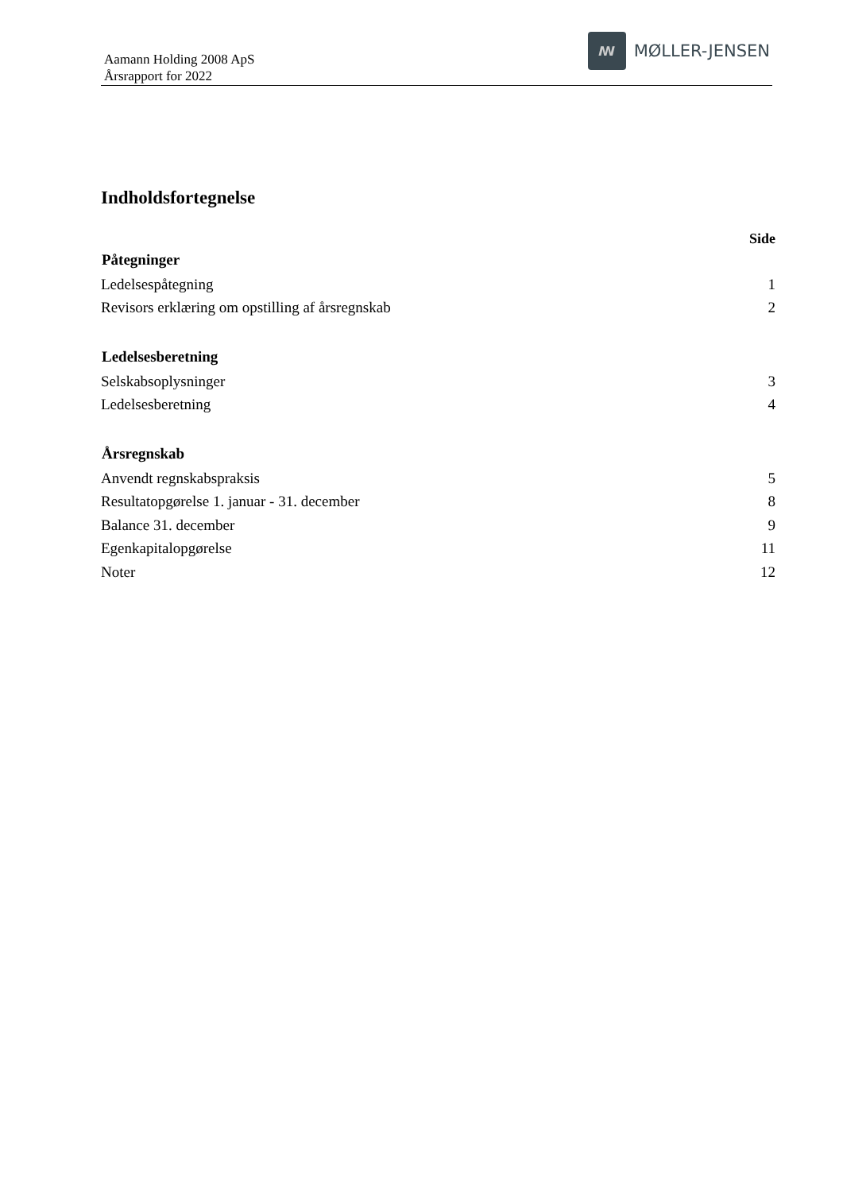Aamann Holding 2008 ApS
Årsrapport for 2022
ꟿ
MØLLER-JENSEN
Indholdsfortegnelse
Side
| Påtegninger | |
| --- | --- |
| Ledelsespåtegning | 1 |
| Revisors erklæring om opstilling af årsregnskab | 2 |
| Ledelsesberetning | |
| Selskabsoplysninger | 3 |
| Ledelsesberetning | 4 |
| Årsregnskab | |
| Anvendt regnskabspraksis | 5 |
| Resultatopgørelse 1. januar - 31. december | 8 |
| Balance 31. december | 9 |
| Egenkapitalopgørelse | 11 |
| Noter | 12 |